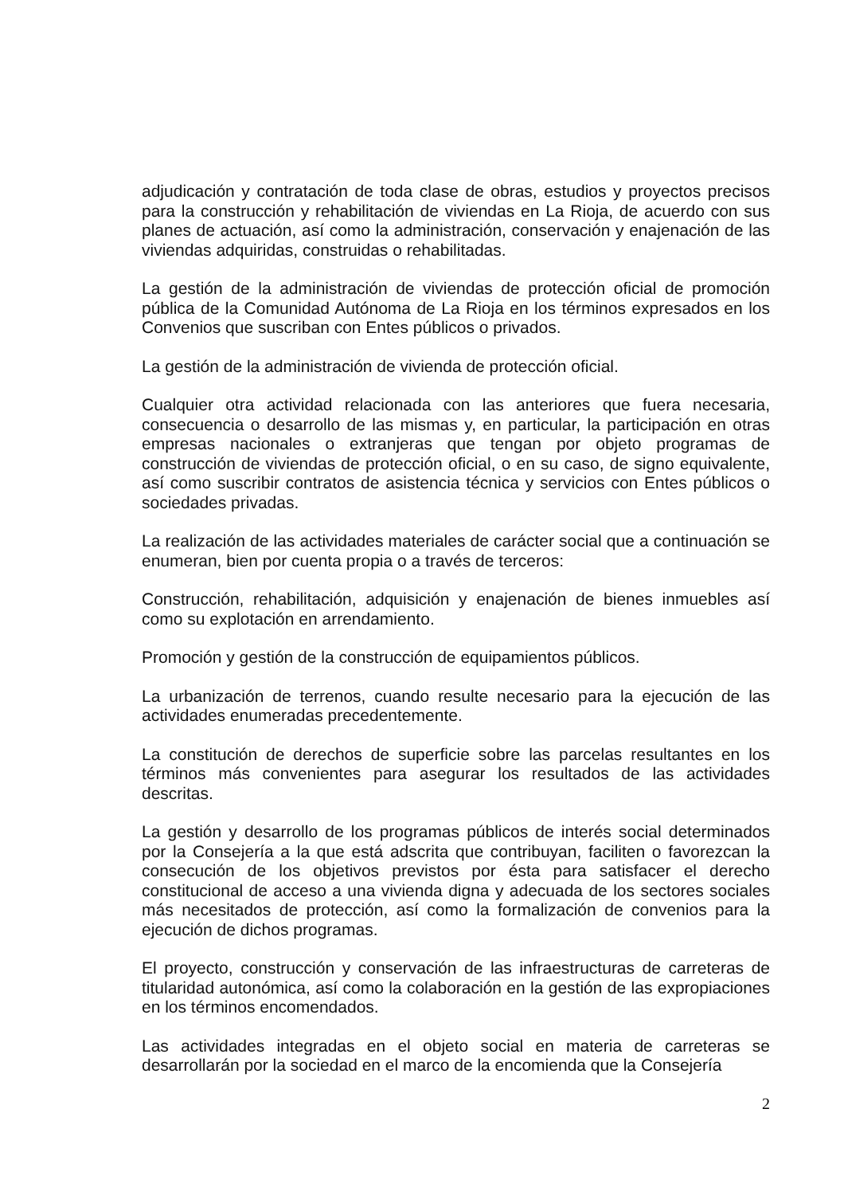adjudicación y contratación de toda clase de obras, estudios y proyectos precisos para la construcción y rehabilitación de viviendas en La Rioja, de acuerdo con sus planes de actuación, así como la administración, conservación y enajenación de las viviendas adquiridas, construidas o rehabilitadas.
La gestión de la administración de viviendas de protección oficial de promoción pública de la Comunidad Autónoma de La Rioja en los términos expresados en los Convenios que suscriban con Entes públicos o privados.
La gestión de la administración de vivienda de protección oficial.
Cualquier otra actividad relacionada con las anteriores que fuera necesaria, consecuencia o desarrollo de las mismas y, en particular, la participación en otras empresas nacionales o extranjeras que tengan por objeto programas de construcción de viviendas de protección oficial, o en su caso, de signo equivalente, así como suscribir contratos de asistencia técnica y servicios con Entes públicos o sociedades privadas.
La realización de las actividades materiales de carácter social que a continuación se enumeran, bien por cuenta propia o a través de terceros:
Construcción, rehabilitación, adquisición y enajenación de bienes inmuebles así como su explotación en arrendamiento.
Promoción y gestión de la construcción de equipamientos públicos.
La urbanización de terrenos, cuando resulte necesario para la ejecución de las actividades enumeradas precedentemente.
La constitución de derechos de superficie sobre las parcelas resultantes en los términos más convenientes para asegurar los resultados de las actividades descritas.
La gestión y desarrollo de los programas públicos de interés social determinados por la Consejería a la que está adscrita que contribuyan, faciliten o favorezcan la consecución de los objetivos previstos por ésta para satisfacer el derecho constitucional de acceso a una vivienda digna y adecuada de los sectores sociales más necesitados de protección, así como la formalización de convenios para la ejecución de dichos programas.
El proyecto, construcción y conservación de las infraestructuras de carreteras de titularidad autonómica, así como la colaboración en la gestión de las expropiaciones en los términos encomendados.
Las actividades integradas en el objeto social en materia de carreteras se desarrollarán por la sociedad en el marco de la encomienda que la Consejería
2